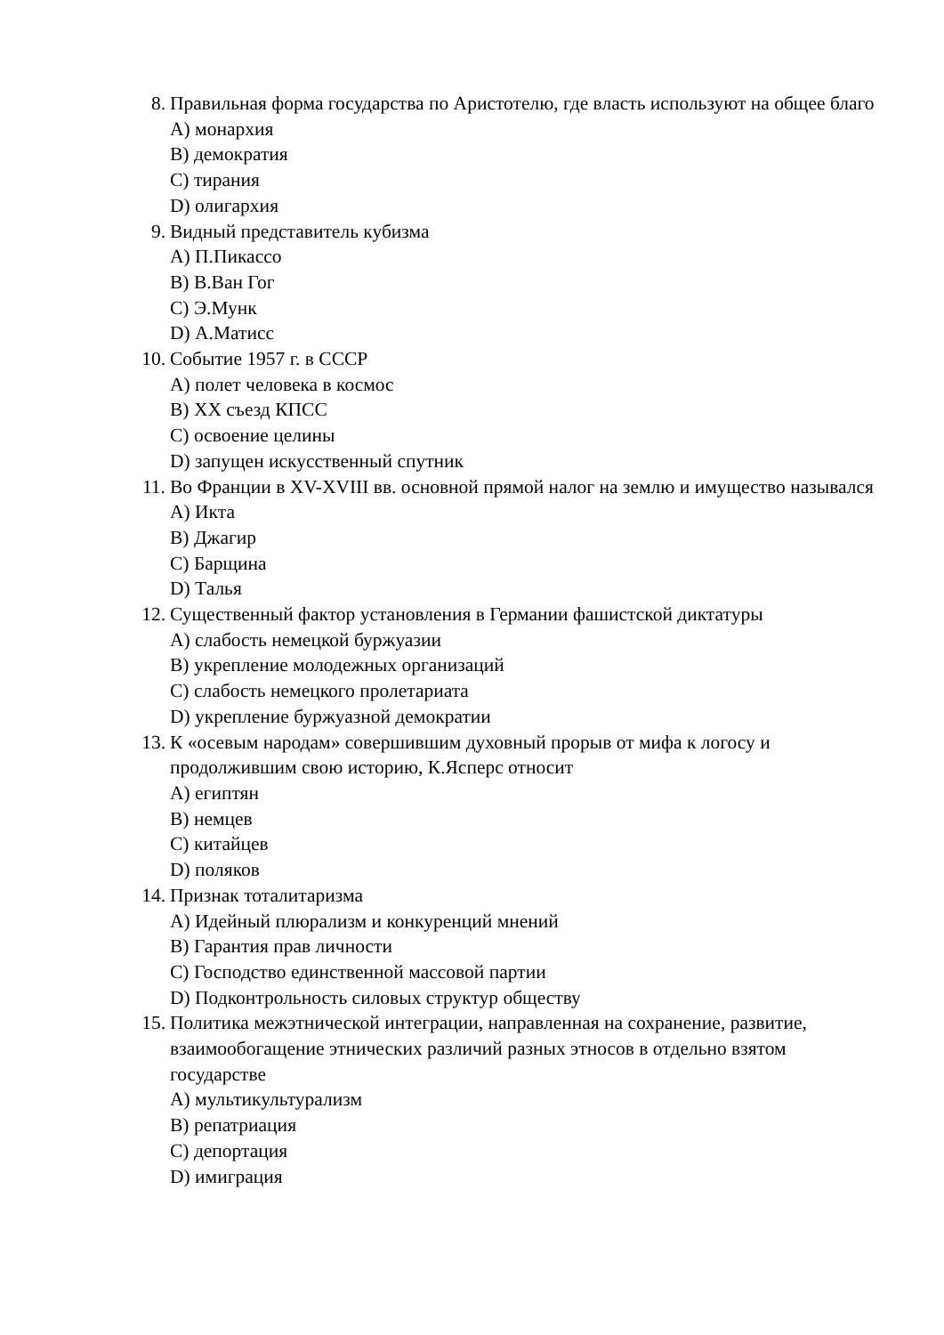8. Правильная форма государства по Аристотелю, где власть используют на общее благо
A) монархия
B) демократия
C) тирания
D) олигархия
9. Видный представитель кубизма
A) П.Пикассо
B) В.Ван Гог
C) Э.Мунк
D) А.Матисс
10. Событие 1957 г. в СССР
A) полет человека в космос
B) XX съезд КПСС
C) освоение целины
D) запущен искусственный спутник
11. Во Франции в XV-XVIII вв. основной прямой налог на землю и имущество назывался
A) Икта
B) Джагир
C) Барщина
D) Талья
12. Существенный фактор установления в Германии фашистской диктатуры
A) слабость немецкой буржуазии
B) укрепление молодежных организаций
C) слабость немецкого пролетариата
D) укрепление буржуазной демократии
13. К «осевым народам» совершившим духовный прорыв от мифа к логосу и продолжившим свою историю, К.Ясперс относит
A) египтян
B) немцев
C) китайцев
D) поляков
14. Признак тоталитаризма
A) Идейный плюрализм и конкуренций мнений
B) Гарантия прав личности
C) Господство единственной массовой партии
D) Подконтрольность силовых структур обществу
15. Политика межэтнической интеграции, направленная на сохранение, развитие, взаимообогащение этнических различий разных этносов в отдельно взятом государстве
A) мультикультурализм
B) репатриация
C) депортация
D) имиграция